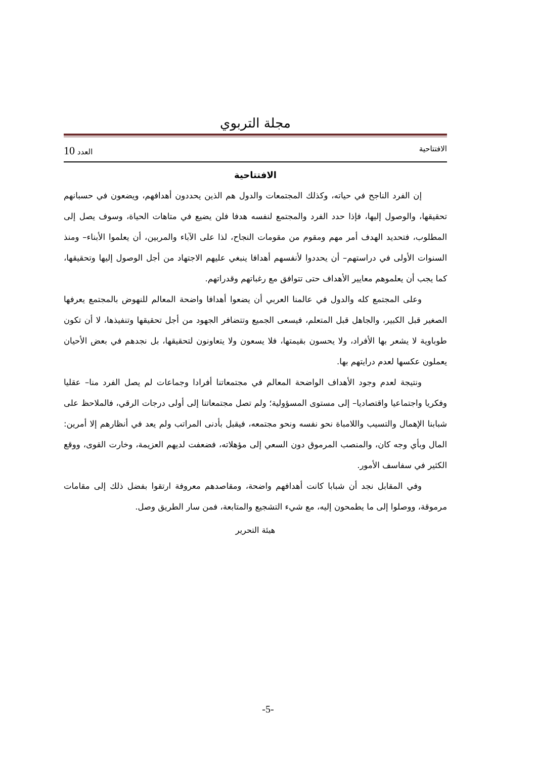مجلة التربوي
الافتتاحية العدد 10
الافتتاحية
إن الفرد الناجح في حياته، وكذلك المجتمعات والدول هم الذين يحددون أهدافهم، ويضعون في حسبانهم تحقيقها، والوصول إليها، فإذا حدد الفرد والمجتمع لنفسه هدفا فلن يضيع في متاهات الحياة، وسوف يصل إلى المطلوب، فتحديد الهدف أمر مهم ومقوم من مقومات النجاح، لذا على الآباء والمربين، أن يعلموا الأبناء– ومنذ السنوات الأولى في دراستهم– أن يحددوا لأنفسهم أهدافا ينبغي عليهم الاجتهاد من أجل الوصول إليها وتحقيقها، كما يجب أن يعلموهم معايير الأهداف حتى تتوافق مع رغباتهم وقدراتهم.
وعلى المجتمع كله والدول في عالمنا العربي أن يضعوا أهدافا واضحة المعالم للنهوض بالمجتمع يعرفها الصغير قبل الكبير، والجاهل قبل المتعلم، فيسعى الجميع وتتضافر الجهود من أجل تحقيقها وتنفيذها، لا أن تكون طوباوية لا يشعر بها الأفراد، ولا يحسون بقيمتها، فلا يسعون ولا يتعاونون لتحقيقها، بل نجدهم في بعض الأحيان يعملون عكسها لعدم درايتهم بها.
ونتيجة لعدم وجود الأهداف الواضحة المعالم في مجتمعاتنا أفرادا وجماعات لم يصل الفرد منا– عقليا وفكريا واجتماعيا واقتصاديا– إلى مستوى المسؤولية؛ ولم تصل مجتمعاتنا إلى أولى درجات الرقي، فالملاحظ على شبابنا الإهمال والتسيب واللامباة نحو نفسه ونحو مجتمعه، فيقبل بأدنى المراتب ولم يعد في أنظارهم إلا أمرين: المال وبأي وجه كان، والمنصب المرموق دون السعي إلى مؤهلاته، فضعفت لديهم العزيمة، وخارت القوى، ووقع الكثير في سفاسف الأمور.
وفي المقابل نجد أن شبابا كانت أهدافهم واضحة، ومقاصدهم معروفة ارتقوا بفضل ذلك إلى مقامات مرموقة، ووصلوا إلى ما يطمحون إليه، مع شيء التشجيع والمتابعة، فمن سار الطريق وصل.
هيئة التحرير
-5-